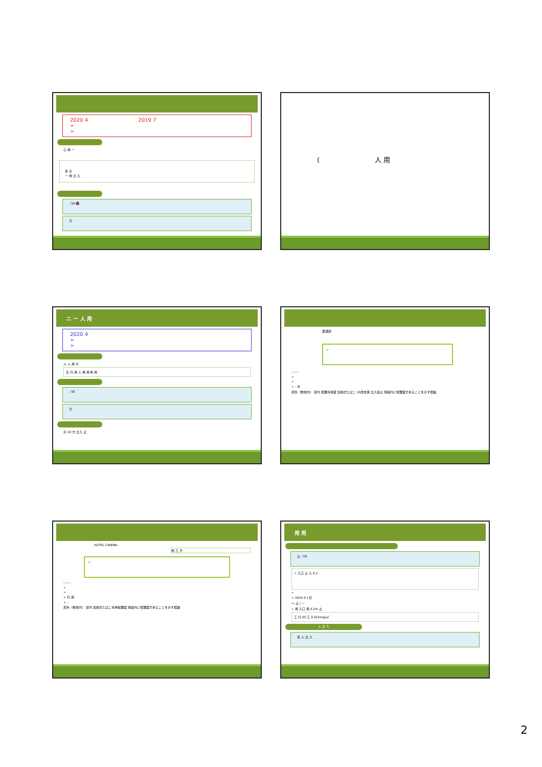2020 4 2019 7
➢
➢
心 用 ー
非 示
ー 用 立 入
: 50 🚭
力
( 人 用
ニ ー 人 用
2020 4
➢
➢
人 人 用 示
又 行 用 人 用 用 用 用
: 50
力
示 20 方 立入 止
居酒屋
☞
Point
➢
➢
➢ : 水
屋外（敷地内） 屋内 喫煙専用室 加熱式たばこ 20歳未満 立入禁止 施設内に喫煙室があることを示す標識
HOTEL CINEMA
用 工 方
☞
Point
➢
➢
➢ 行 用
➢ :
屋外（敷地内） 屋内 加熱式たばこ専用喫煙室 施設内に喫煙室があることを示す標識
用 用
止 : 50
< 入口 止 入 0.2
➢
➢ 2020 4 1日
～ 止 ( ー
➢ 用 入口 風 0.2m 止
工 行 95 工 0.015mg/㎥
人 立 入
目 人 立 入
2